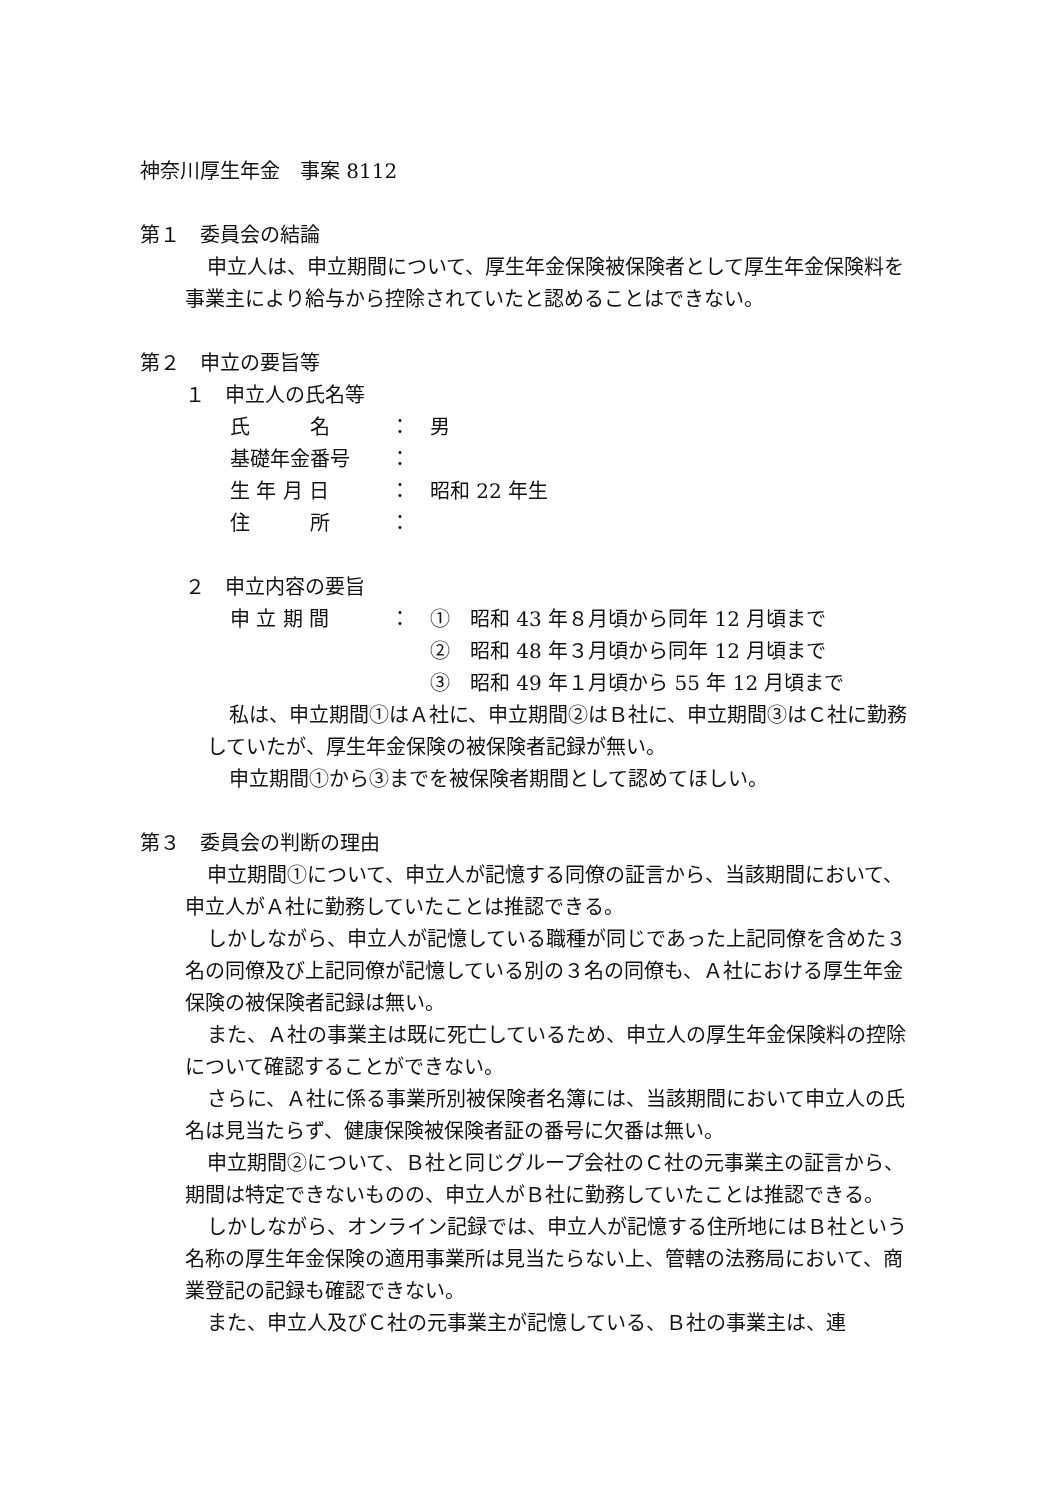神奈川厚生年金　事案 8112
第１　委員会の結論
申立人は、申立期間について、厚生年金保険被保険者として厚生年金保険料を事業主により給与から控除されていたと認めることはできない。
第２　申立の要旨等
１　申立人の氏名等
氏　　　名 ： 男
基礎年金番号 ：
生 年 月 日 ： 昭和 22 年生
住　　　所 ：
２　申立内容の要旨
申 立 期 間 ： ①　昭和 43 年８月頃から同年 12 月頃まで
②　昭和 48 年３月頃から同年 12 月頃まで
③　昭和 49 年１月頃から 55 年 12 月頃まで
私は、申立期間①はＡ社に、申立期間②はＢ社に、申立期間③はＣ社に勤務していたが、厚生年金保険の被保険者記録が無い。
申立期間①から③までを被保険者期間として認めてほしい。
第３　委員会の判断の理由
申立期間①について、申立人が記憶する同僚の証言から、当該期間において、申立人がＡ社に勤務していたことは推認できる。
しかしながら、申立人が記憶している職種が同じであった上記同僚を含めた３名の同僚及び上記同僚が記憶している別の３名の同僚も、Ａ社における厚生年金保険の被保険者記録は無い。
また、Ａ社の事業主は既に死亡しているため、申立人の厚生年金保険料の控除について確認することができない。
さらに、Ａ社に係る事業所別被保険者名簿には、当該期間において申立人の氏名は見当たらず、健康保険被保険者証の番号に欠番は無い。
申立期間②について、Ｂ社と同じグループ会社のＣ社の元事業主の証言から、期間は特定できないものの、申立人がＢ社に勤務していたことは推認できる。
しかしながら、オンライン記録では、申立人が記憶する住所地にはＢ社という名称の厚生年金保険の適用事業所は見当たらない上、管轄の法務局において、商業登記の記録も確認できない。
また、申立人及びＣ社の元事業主が記憶している、Ｂ社の事業主は、連